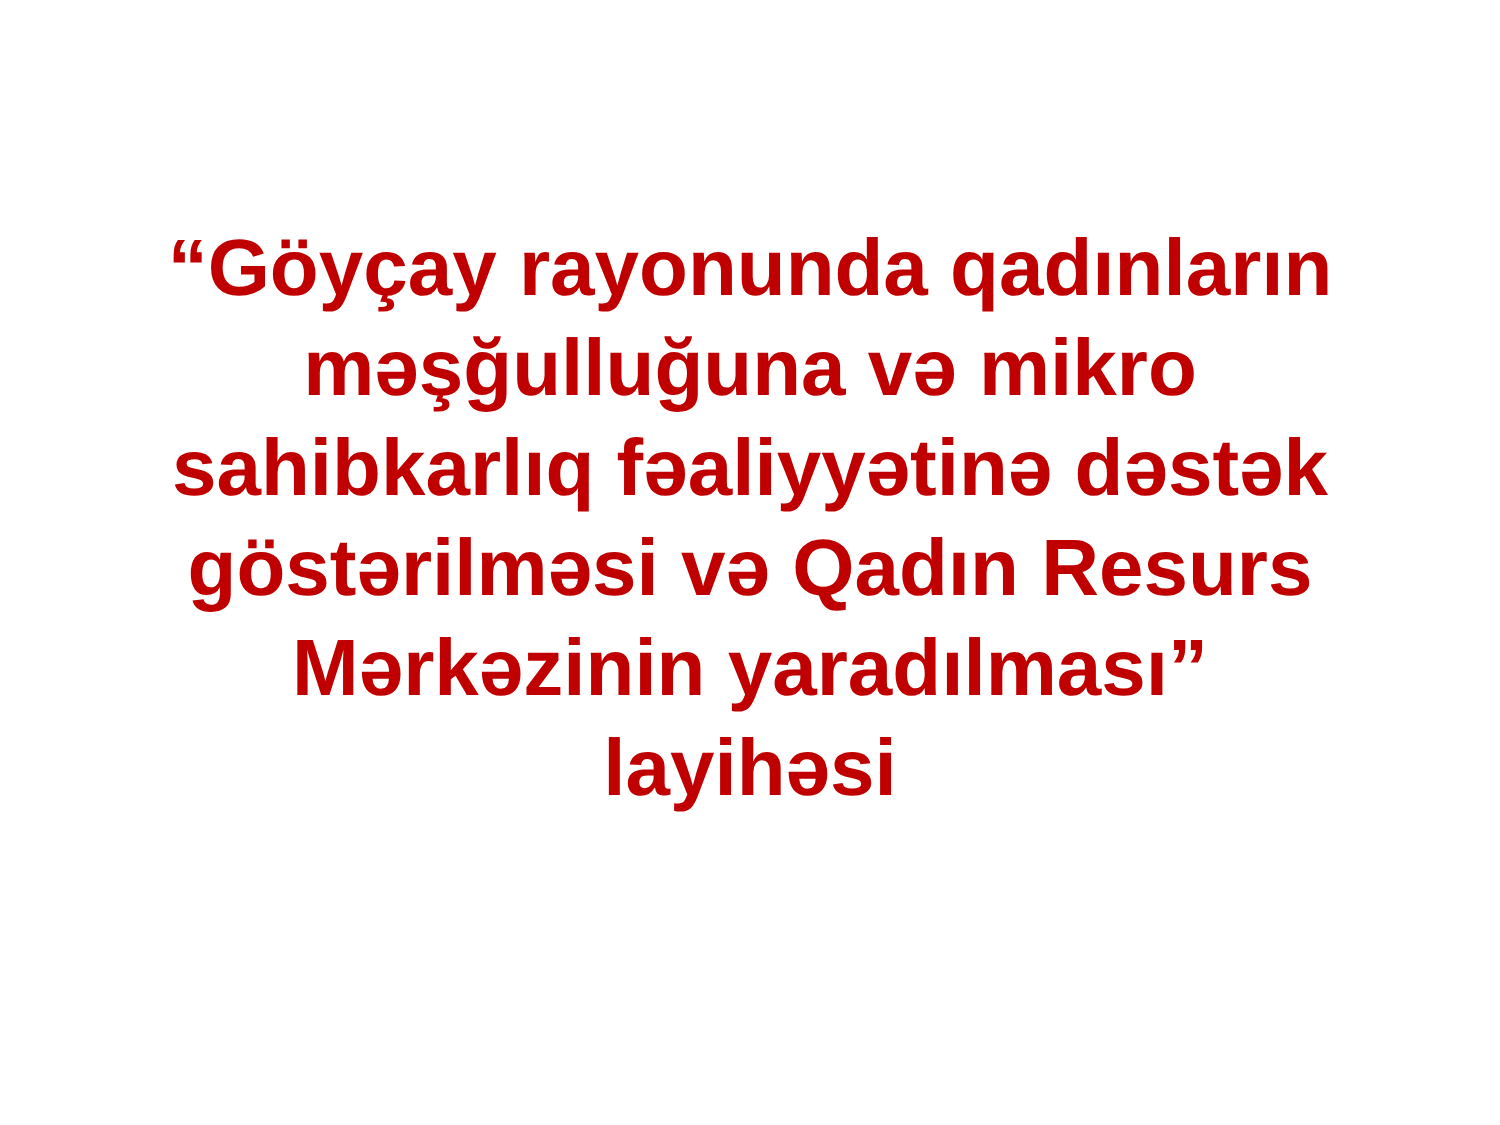“Göyçay rayonunda qadınların
məşğulluğuna və mikro
sahibkarlıq fəaliyyətinə dəstək
göstərilməsi və Qadın Resurs
Mərkəzinin yaradılması”
layihəsi